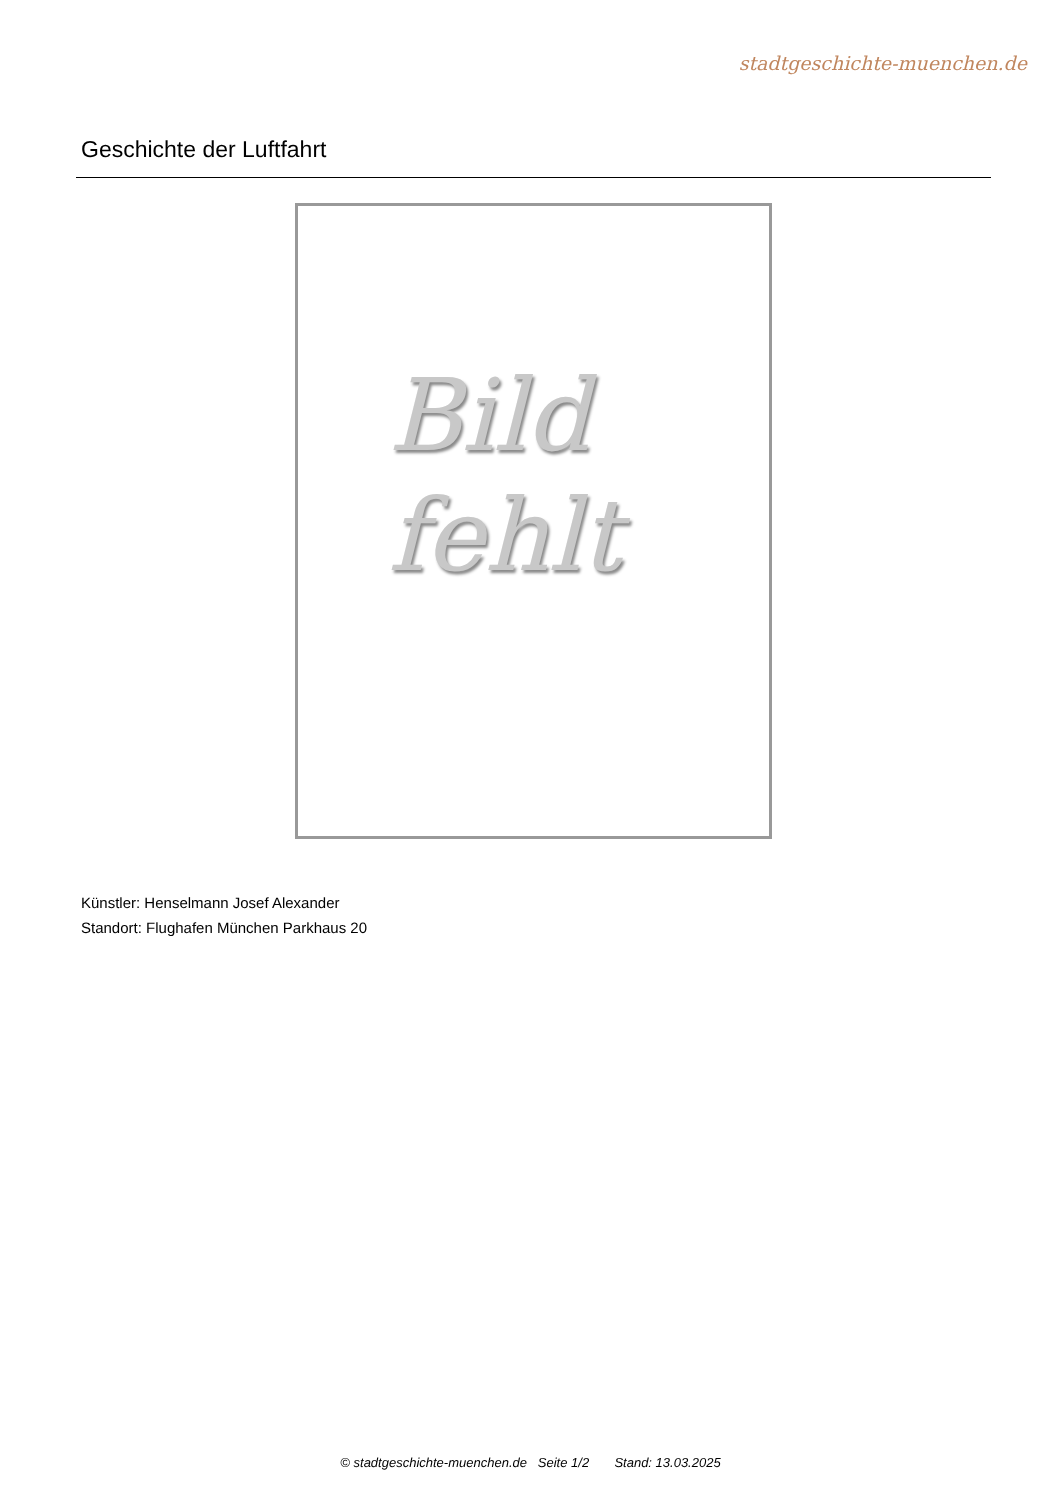stadtgeschichte-muenchen.de
Geschichte der Luftfahrt
Bild
fehlt
Künstler: Henselmann Josef Alexander
Standort: Flughafen München Parkhaus 20
© stadtgeschichte-muenchen.de Seite 1/2 Stand: 13.03.2025